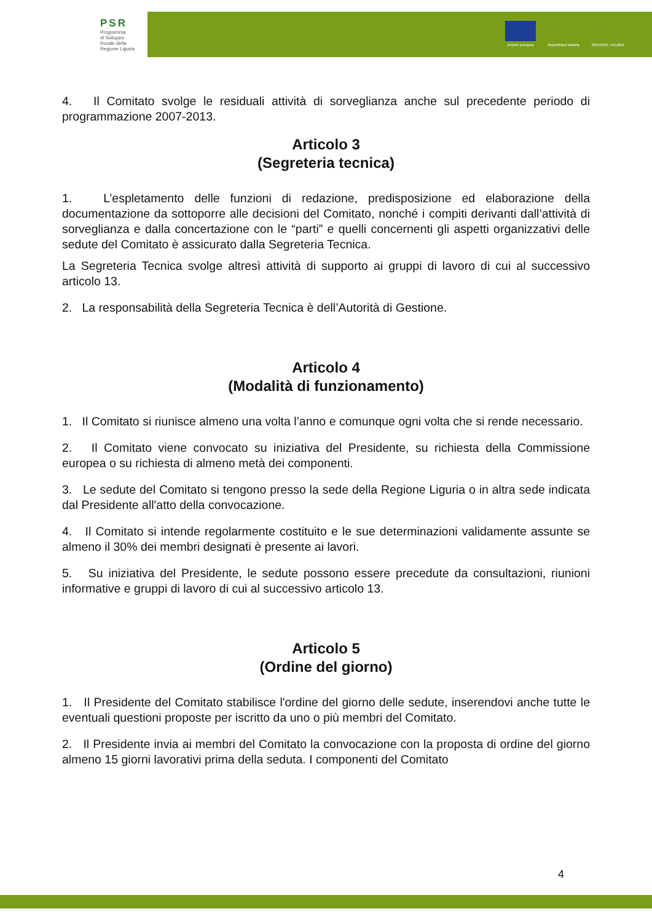PSR
Programma
di Sviluppo
Rurale della
Regione Liguria
Unione Europea Repubblica Italiana REGIONE LIGURIA
4. Il Comitato svolge le residuali attività di sorveglianza anche sul precedente periodo di programmazione 2007-2013.
Articolo 3
(Segreteria tecnica)
1. L’espletamento delle funzioni di redazione, predisposizione ed elaborazione della documentazione da sottoporre alle decisioni del Comitato, nonché i compiti derivanti dall’attività di sorveglianza e dalla concertazione con le “parti” e quelli concernenti gli aspetti organizzativi delle sedute del Comitato è assicurato dalla Segreteria Tecnica.
La Segreteria Tecnica svolge altresì attività di supporto ai gruppi di lavoro di cui al successivo articolo 13.
2. La responsabilità della Segreteria Tecnica è dell’Autorità di Gestione.
Articolo 4
(Modalità di funzionamento)
1. Il Comitato si riunisce almeno una volta l’anno e comunque ogni volta che si rende necessario.
2. Il Comitato viene convocato su iniziativa del Presidente, su richiesta della Commissione europea o su richiesta di almeno metà dei componenti.
3. Le sedute del Comitato si tengono presso la sede della Regione Liguria o in altra sede indicata dal Presidente all'atto della convocazione.
4. Il Comitato si intende regolarmente costituito e le sue determinazioni validamente assunte se almeno il 30% dei membri designati è presente ai lavori.
5. Su iniziativa del Presidente, le sedute possono essere precedute da consultazioni, riunioni informative e gruppi di lavoro di cui al successivo articolo 13.
Articolo 5
(Ordine del giorno)
1. Il Presidente del Comitato stabilisce l'ordine del giorno delle sedute, inserendovi anche tutte le eventuali questioni proposte per iscritto da uno o più membri del Comitato.
2. Il Presidente invia ai membri del Comitato la convocazione con la proposta di ordine del giorno almeno 15 giorni lavorativi prima della seduta. I componenti del Comitato
4